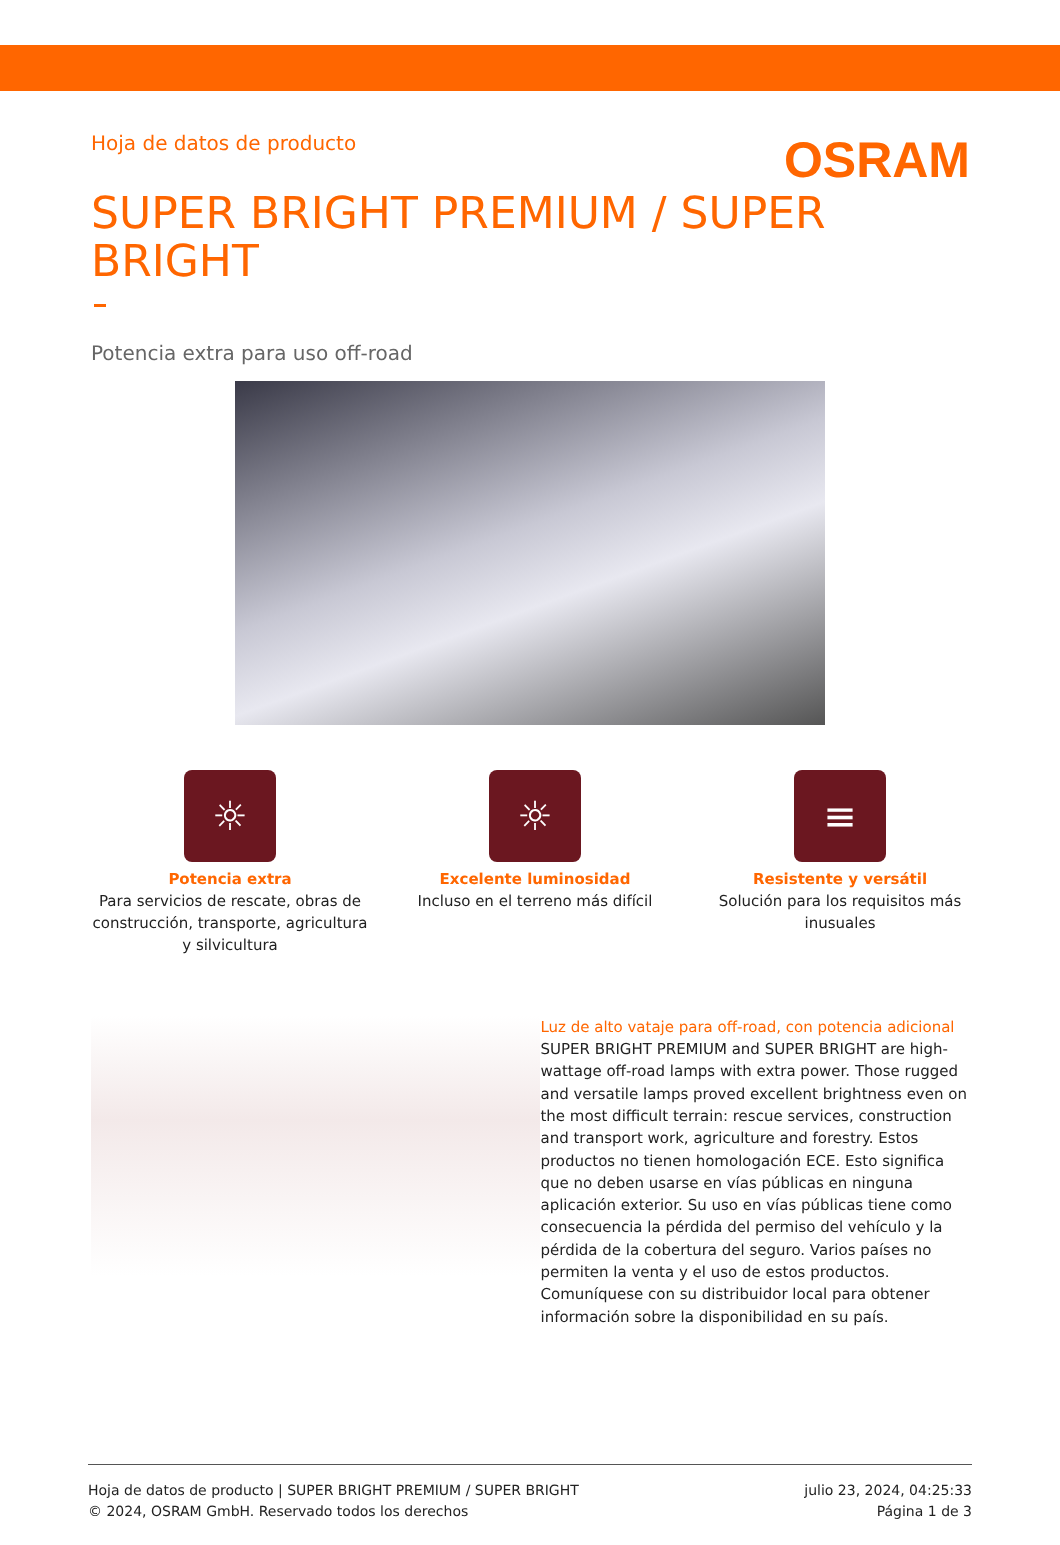Hoja de datos de producto
OSRAM
SUPER BRIGHT PREMIUM / SUPER BRIGHT
Potencia extra para uso off-road
☼
Potencia extra
Para servicios de rescate, obras de construcción, transporte, agricultura y silvicultura
☼
Excelente luminosidad
Incluso en el terreno más difícil
≡
Resistente y versátil
Solución para los requisitos más inusuales
Luz de alto vataje para off-road, con potencia adicional
SUPER BRIGHT PREMIUM and SUPER BRIGHT are high-wattage off-road lamps with extra power. Those rugged and versatile lamps proved excellent brightness even on the most difficult terrain: rescue services, construction and transport work, agriculture and forestry. Estos productos no tienen homologación ECE. Esto significa que no deben usarse en vías públicas en ninguna aplicación exterior. Su uso en vías públicas tiene como consecuencia la pérdida del permiso del vehículo y la pérdida de la cobertura del seguro. Varios países no permiten la venta y el uso de estos productos. Comuníquese con su distribuidor local para obtener información sobre la disponibilidad en su país.
Hoja de datos de producto | SUPER BRIGHT PREMIUM / SUPER BRIGHT
© 2024, OSRAM GmbH. Reservado todos los derechos
julio 23, 2024, 04:25:33
Página 1 de 3